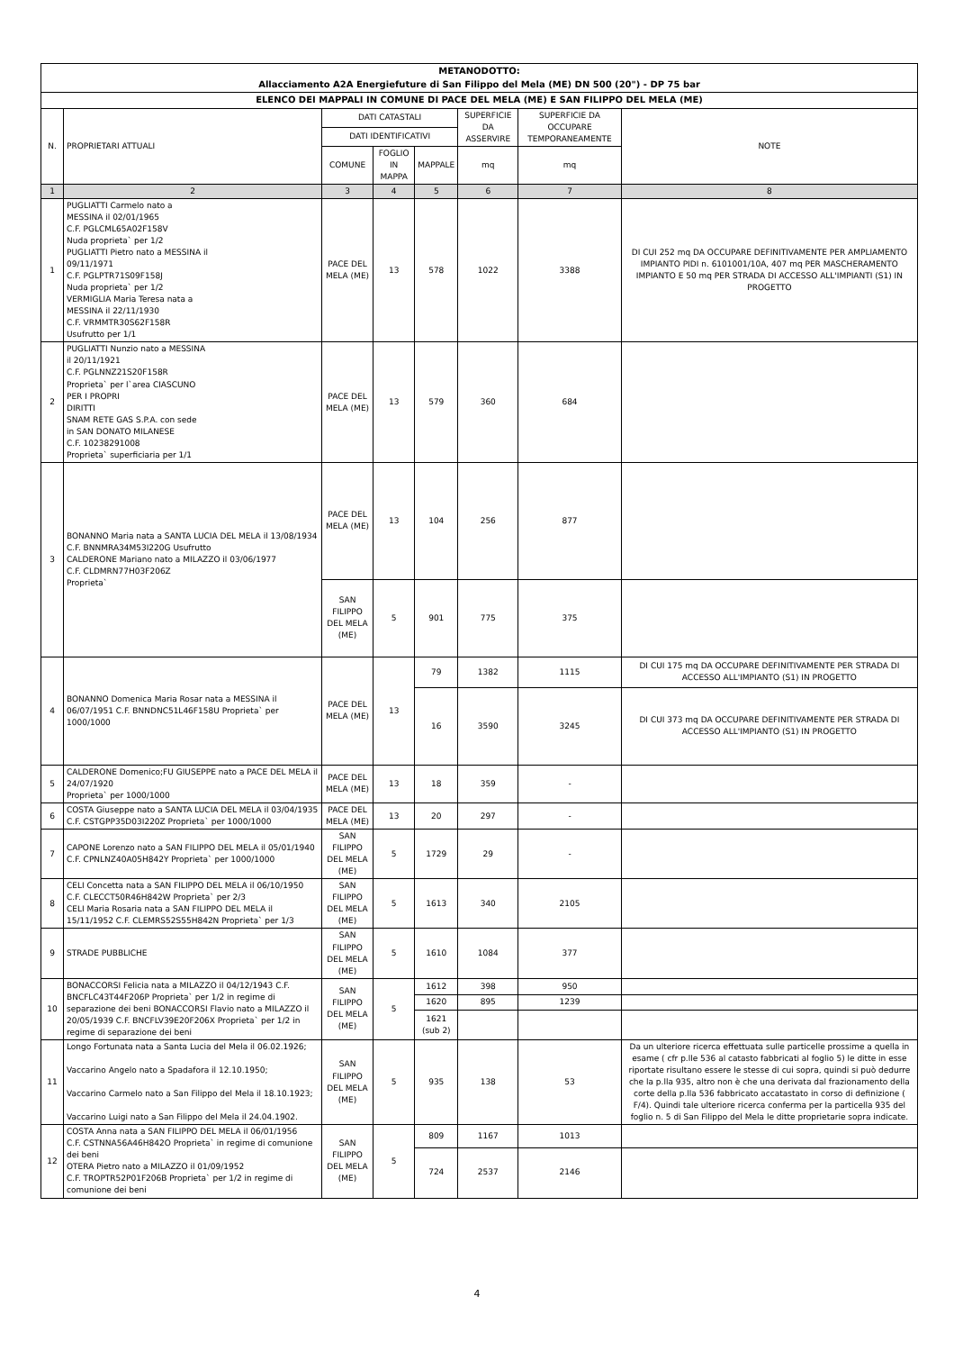| METANODOTTO: Allacciamento A2A Energiefuture di San Filippo del Mela (ME) DN 500 (20") - DP 75 bar | | | | | | | |
| --- | --- | --- | --- | --- | --- | --- | --- |
| ELENCO DEI MAPPALI IN COMUNE DI PACE DEL MELA (ME) E SAN FILIPPO DEL MELA (ME) | | | | | | | |
| N. | PROPRIETARI ATTUALI | DATI CATASTALI | | | SUPERFICIE DA ASSERVIRE | SUPERFICIE DA OCCUPARE TEMPORANEAMENTE | NOTE |
| | | DATI IDENTIFICATIVI | | | | | |
| | | COMUNE | FOGLIO IN MAPPA | MAPPALE | mq | mq | |
| 1 | 2 | 3 | 4 | 5 | 6 | 7 | 8 |
| 1 | PUGLIATTI Carmelo nato a MESSINA il 02/01/1965 C.F. PGLCML65A02F158V Nuda proprieta` per 1/2 PUGLIATTI Pietro nato a MESSINA il 09/11/1971 C.F. PGLPTR71S09F158J Nuda proprieta` per 1/2 VERMIGLIA Maria Teresa nata a MESSINA il 22/11/1930 C.F. VRMMTR30S62F158R Usufrutto per 1/1 | PACE DEL MELA (ME) | 13 | 578 | 1022 | 3388 | DI CUI 252 mq DA OCCUPARE DEFINITIVAMENTE PER AMPLIAMENTO IMPIANTO PIDI n. 6101001/10A, 407 mq PER MASCHERAMENTO IMPIANTO E 50 mq PER STRADA DI ACCESSO ALL'IMPIANTI (S1) IN PROGETTO |
| 2 | PUGLIATTI Nunzio nato a MESSINA il 20/11/1921 C.F. PGLNNZ21S20F158R Proprieta` per l`area CIASCUNO PER I PROPRI DIRITTI SNAM RETE GAS S.P.A. con sede in SAN DONATO MILANESE C.F. 10238291008 Proprieta` superficiaria per 1/1 | PACE DEL MELA (ME) | 13 | 579 | 360 | 684 | |
| 3 | BONANNO Maria nata a SANTA LUCIA DEL MELA il 13/08/1934 C.F. BNNMRA34M53I220G Usufrutto CALDERONE Mariano nato a MILAZZO il 03/06/1977 C.F. CLDMRN77H03F206Z Proprieta` | PACE DEL MELA (ME) | 13 | 104 | 256 | 877 | |
| | | SAN FILIPPO DEL MELA (ME) | 5 | 901 | 775 | 375 | |
| 4 | BONANNO Domenica Maria Rosar nata a MESSINA il 06/07/1951 C.F. BNNDNC51L46F158U Proprieta` per 1000/1000 | PACE DEL MELA (ME) | 13 | 79 | 1382 | 1115 | DI CUI 175 mq DA OCCUPARE DEFINITIVAMENTE PER STRADA DI ACCESSO ALL'IMPIANTO (S1) IN PROGETTO |
| | | | | 16 | 3590 | 3245 | DI CUI 373 mq DA OCCUPARE DEFINITIVAMENTE PER STRADA DI ACCESSO ALL'IMPIANTO (S1) IN PROGETTO |
| 5 | CALDERONE Domenico;FU GIUSEPPE nato a PACE DEL MELA il 24/07/1920 Proprieta` per 1000/1000 | PACE DEL MELA (ME) | 13 | 18 | 359 | - | |
| 6 | COSTA Giuseppe nato a SANTA LUCIA DEL MELA il 03/04/1935 C.F. CSTGPP35D03I220Z Proprieta` per 1000/1000 | PACE DEL MELA (ME) | 13 | 20 | 297 | - | |
| 7 | CAPONE Lorenzo nato a SAN FILIPPO DEL MELA il 05/01/1940 C.F. CPNLNZ40A05H842Y Proprieta` per 1000/1000 | SAN FILIPPO DEL MELA (ME) | 5 | 1729 | 29 | - | |
| 8 | CELI Concetta nata a SAN FILIPPO DEL MELA il 06/10/1950 C.F. CLECCT50R46H842W Proprieta` per 2/3 CELI Maria Rosaria nata a SAN FILIPPO DEL MELA il 15/11/1952 C.F. CLEMRS52S55H842N Proprieta` per 1/3 | SAN FILIPPO DEL MELA (ME) | 5 | 1613 | 340 | 2105 | |
| 9 | STRADE PUBBLICHE | SAN FILIPPO DEL MELA (ME) | 5 | 1610 | 1084 | 377 | |
| 10 | BONACCORSI Felicia nata a MILAZZO il 04/12/1943 C.F. BNCFLC43T44F206P Proprieta` per 1/2 in regime di separazione dei beni BONACCORSI Flavio nato a MILAZZO il 20/05/1939 C.F. BNCFLV39E20F206X Proprieta` per 1/2 in regime di separazione dei beni | SAN FILIPPO DEL MELA (ME) | 5 | 1612 | 398 | 950 | |
| | | | | 1620 | 895 | 1239 | |
| | | | | 1621 (sub 2) | | | |
| 11 | Longo Fortunata nata a Santa Lucia del Mela il 06.02.1926; Vaccarino Angelo nato a Spadafora il 12.10.1950; Vaccarino Carmelo nato a San Filippo del Mela il 18.10.1923; Vaccarino Luigi nato a San Filippo del Mela il 24.04.1902. | SAN FILIPPO DEL MELA (ME) | 5 | 935 | 138 | 53 | Da un ulteriore ricerca effettuata sulle particelle prossime a quella in esame ( cfr p.lle 536 al catasto fabbricati al foglio 5) le ditte in esse riportate risultano essere le stesse di cui sopra, quindi si può dedurre che la p.lla 935, altro non è che una derivata dal frazionamento della corte della p.lla 536 fabbricato accatastato in corso di definizione ( F/4). Quindi tale ulteriore ricerca conferma per la particella 935 del foglio n. 5 di San Filippo del Mela le ditte proprietarie sopra indicate. |
| 12 | COSTA Anna nata a SAN FILIPPO DEL MELA il 06/01/1956 C.F. CSTNNA56A46H842O Proprieta` in regime di comunione dei beni OTERA Pietro nato a MILAZZO il 01/09/1952 C.F. TROPTR52P01F206B Proprieta` per 1/2 in regime di comunione dei beni | SAN FILIPPO DEL MELA (ME) | 5 | 809 | 1167 | 1013 | |
| | | | | 724 | 2537 | 2146 | |
4